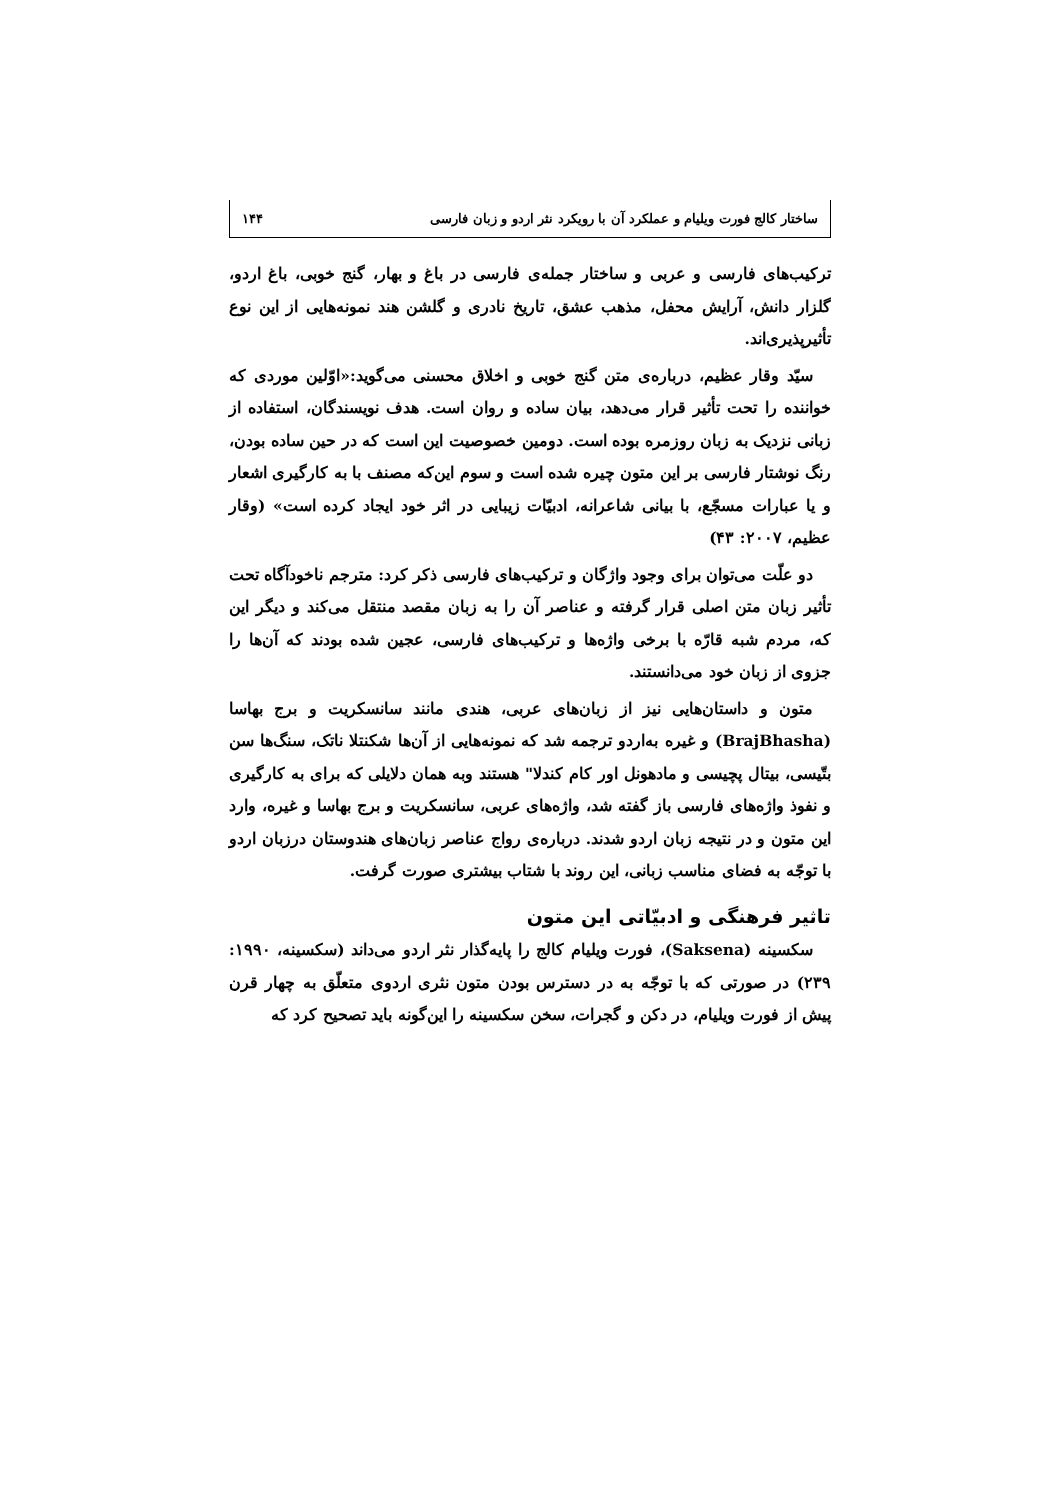ساختار کالج فورت ویلیام و عملکرد آن با رویکرد نثر اردو و زبان فارسی ۱۴۴
ترکیب‌های فارسی و عربی و ساختار جمله‌ی فارسی در باغ و بهار، گنج خوبی، باغ اردو، گلزار دانش، آرایش محفل، مذهب عشق، تاریخ نادری و گلشن هند نمونه‌هایی از این نوع تأثیرپذیری‌اند.
سیّد وقار عظیم، درباره‌ی متن گنج خوبی و اخلاق محسنی می‌گوید:«اوّلین موردی که خواننده را تحت تأثیر قرار می‌دهد، بیان ساده و روان است. هدف نویسندگان، استفاده از زبانی نزدیک به زبان روزمره بوده است. دومین خصوصیت این است که در حین ساده بودن، رنگ نوشتار فارسی بر این متون چیره شده است و سوم این‌که مصنف با به کارگیری اشعار و یا عبارات مسجّع، با بیانی شاعرانه، ادبیّات زیبایی در اثر خود ایجاد کرده است» (وقار عظیم، ۲۰۰۷: ۴۳)
دو علّت می‌توان برای وجود واژگان و ترکیب‌های فارسی ذکر کرد: مترجم ناخودآگاه تحت تأثیر زبان متن اصلی قرار گرفته و عناصر آن را به زبان مقصد منتقل می‌کند و دیگر این که، مردم شبه قارّه با برخی واژه‌ها و ترکیب‌های فارسی، عجین شده بودند که آن‌ها را جزوی از زبان خود می‌دانستند.
متون و داستان‌هایی نیز از زبان‌های عربی، هندی مانند سانسکریت و برج بهاسا (BrajBhasha) و غیره به‌اردو ترجمه شد که نمونه‌هایی از آن‌ها شکنتلا ناتک، سنگ‌ها سن بتّیسی، بیتال پچیسی و مادهونل اور کام کندلا" هستند وبه همان دلایلی که برای به کارگیری و نفوذ واژه‌های فارسی باز گفته شد، واژه‌های عربی، سانسکریت و برج بهاسا و غیره، وارد این متون و در نتیجه زبان اردو شدند. درباره‌ی رواج عناصر زبان‌های هندوستان درزبان اردو با توجّه به فضای مناسب زبانی، این روند با شتاب بیشتری صورت گرفت.
تاثیر فرهنگی و ادبیّاتی این متون
سکسینه (Saksena)، فورت ویلیام کالج را پایه‌گذار نثر اردو می‌داند (سکسینه، ۱۹۹۰: ۲۳۹) در صورتی که با توجّه به در دسترس بودن متون نثری اردوی متعلّق به چهار قرن پیش از فورت ویلیام، در دکن و گجرات، سخن سکسینه را این‌گونه باید تصحیح کرد که